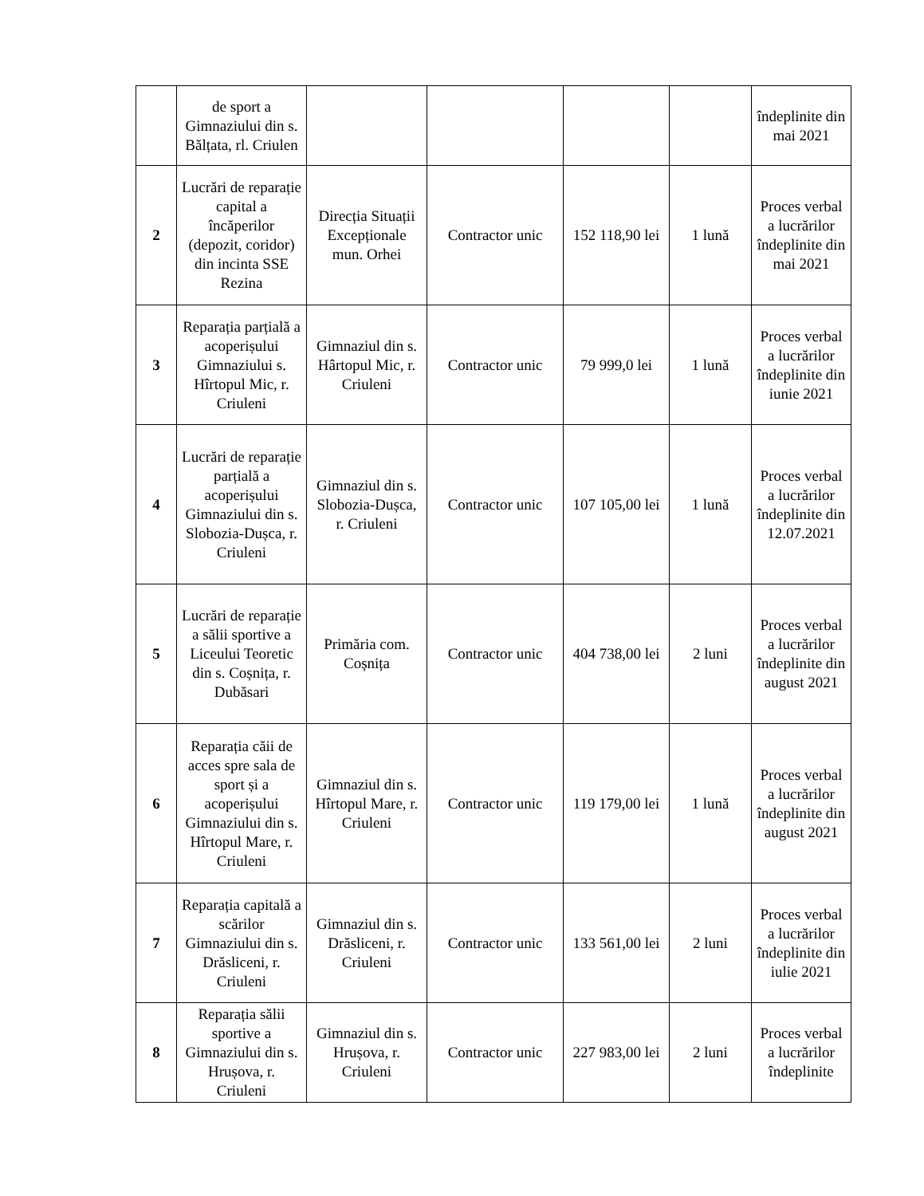| | de sport a Gimnaziului din s. Bălțata, rl. Criulen | | | | | îndeplinite din mai 2021 |
| 2 | Lucrări de reparație capital a încăperilor (depozit, coridor) din incinta SSE Rezina | Direcția Situații Excepționale mun. Orhei | Contractor unic | 152 118,90 lei | 1 lună | Proces verbal a lucrărilor îndeplinite din mai 2021 |
| 3 | Reparația parțială a acoperișului Gimnaziului s. Hîrtopul Mic, r. Criuleni | Gimnaziul din s. Hârtopul Mic, r. Criuleni | Contractor unic | 79 999,0 lei | 1 lună | Proces verbal a lucrărilor îndeplinite din iunie 2021 |
| 4 | Lucrări de reparație parțială a acoperișului Gimnaziului din s. Slobozia-Dușca, r. Criuleni | Gimnaziul din s. Slobozia-Dușca, r. Criuleni | Contractor unic | 107 105,00 lei | 1 lună | Proces verbal a lucrărilor îndeplinite din 12.07.2021 |
| 5 | Lucrări de reparație a sălii sportive a Liceului Teoretic din s. Coșnița, r. Dubăsari | Primăria com. Coșnița | Contractor unic | 404 738,00 lei | 2 luni | Proces verbal a lucrărilor îndeplinite din august 2021 |
| 6 | Reparația căii de acces spre sala de sport și a acoperișului Gimnaziului din s. Hîrtopul Mare, r. Criuleni | Gimnaziul din s. Hîrtopul Mare, r. Criuleni | Contractor unic | 119 179,00 lei | 1 lună | Proces verbal a lucrărilor îndeplinite din august 2021 |
| 7 | Reparația capitală a scărilor Gimnaziului din s. Drăsliceni, r. Criuleni | Gimnaziul din s. Drăsliceni, r. Criuleni | Contractor unic | 133 561,00 lei | 2 luni | Proces verbal a lucrărilor îndeplinite din iulie 2021 |
| 8 | Reparația sălii sportive a Gimnaziului din s. Hrușova, r. Criuleni | Gimnaziul din s. Hrușova, r. Criuleni | Contractor unic | 227 983,00 lei | 2 luni | Proces verbal a lucrărilor îndeplinite |